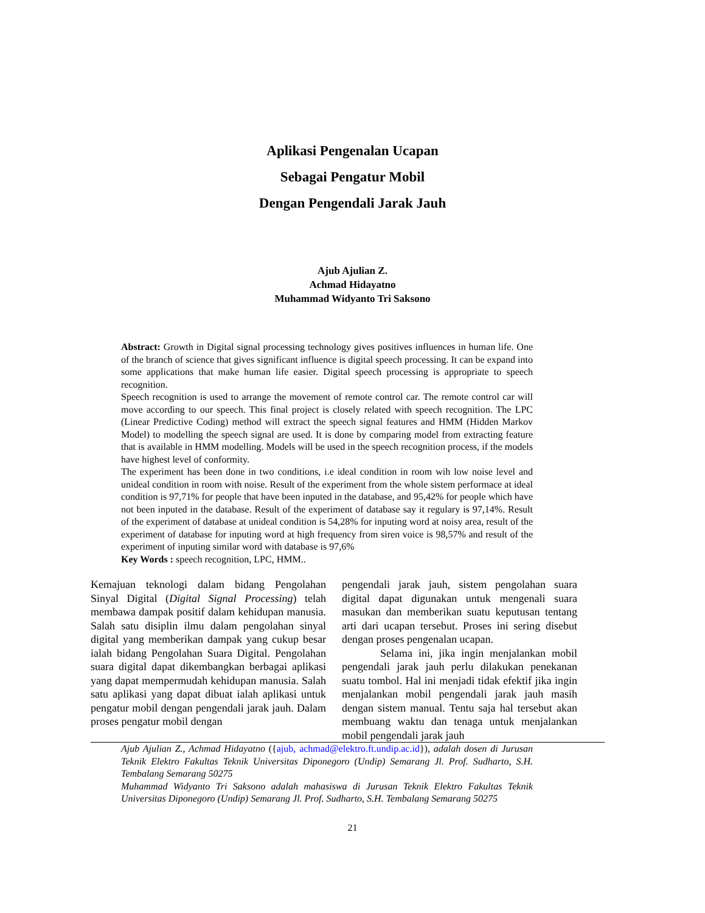Aplikasi Pengenalan Ucapan
Sebagai Pengatur Mobil
Dengan Pengendali Jarak Jauh
Ajub Ajulian Z.
Achmad Hidayatno
Muhammad Widyanto Tri Saksono
Abstract: Growth in Digital signal processing technology gives positives influences in human life. One of the branch of science that gives significant influence is digital speech processing. It can be expand into some applications that make human life easier. Digital speech processing is appropriate to speech recognition.
Speech recognition is used to arrange the movement of remote control car. The remote control car will move according to our speech. This final project is closely related with speech recognition. The LPC (Linear Predictive Coding) method will extract the speech signal features and HMM (Hidden Markov Model) to modelling the speech signal are used. It is done by comparing model from extracting feature that is available in HMM modelling. Models will be used in the speech recognition process, if the models have highest level of conformity.
The experiment has been done in two conditions, i.e ideal condition in room wih low noise level and unideal condition in room with noise. Result of the experiment from the whole sistem performace at ideal condition is 97,71% for people that have been inputed in the database, and 95,42% for people which have not been inputed in the database. Result of the experiment of database say it regulary is 97,14%. Result of the experiment of database at unideal condition is 54,28% for inputing word at noisy area, result of the experiment of database for inputing word at high frequency from siren voice is 98,57% and result of the experiment of inputing similar word with database is 97,6%
Key Words : speech recognition, LPC, HMM..
Kemajuan teknologi dalam bidang Pengolahan Sinyal Digital (Digital Signal Processing) telah membawa dampak positif dalam kehidupan manusia. Salah satu disiplin ilmu dalam pengolahan sinyal digital yang memberikan dampak yang cukup besar ialah bidang Pengolahan Suara Digital. Pengolahan suara digital dapat dikembangkan berbagai aplikasi yang dapat mempermudah kehidupan manusia. Salah satu aplikasi yang dapat dibuat ialah aplikasi untuk pengatur mobil dengan pengendali jarak jauh. Dalam proses pengatur mobil dengan
pengendali jarak jauh, sistem pengolahan suara digital dapat digunakan untuk mengenali suara masukan dan memberikan suatu keputusan tentang arti dari ucapan tersebut. Proses ini sering disebut dengan proses pengenalan ucapan.
Selama ini, jika ingin menjalankan mobil pengendali jarak jauh perlu dilakukan penekanan suatu tombol. Hal ini menjadi tidak efektif jika ingin menjalankan mobil pengendali jarak jauh masih dengan sistem manual. Tentu saja hal tersebut akan membuang waktu dan tenaga untuk menjalankan mobil pengendali jarak jauh
Ajub Ajulian Z., Achmad Hidayatno ({ajub, achmad@elektro.ft.undip.ac.id}), adalah dosen di Jurusan Teknik Elektro Fakultas Teknik Universitas Diponegoro (Undip) Semarang Jl. Prof. Sudharto, S.H. Tembalang Semarang 50275
Muhammad Widyanto Tri Saksono adalah mahasiswa di Jurusan Teknik Elektro Fakultas Teknik Universitas Diponegoro (Undip) Semarang Jl. Prof. Sudharto, S.H. Tembalang Semarang 50275
21